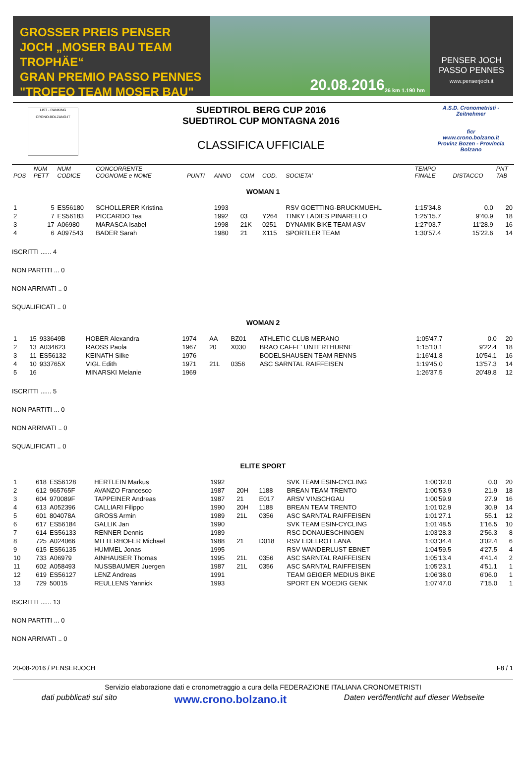GROSSER PREIS PENSER JOCH „MOSER BAU TEAM TROPHÄE“
GRAN PREMIO PASSO PENNES "TROFEO TEAM MOSER BAU"
20.08.2016 26 km 1.190 hm
PENSER JOCH PASSO PENNES
www.penserjoch.it
LIST - RANKING
CRONO.BOLZANO.IT
SUEDTIROL BERG CUP 2016
SUEDTIROL CUP MONTAGNA 2016
CLASSIFICA UFFICIALE
A.S.D. Cronometristi - Zeitnehmer
ficr
www.crono.bolzano.it
Provinz Bozen - Provincia Bolzano
| POS | NUM PETT | NUM CODICE | CONCORRENTE COGNOME e NOME | PUNTI | ANNO | COM | COD. | SOCIETA' | TEMPO FINALE | DISTACCO | PNT TAB |
| --- | --- | --- | --- | --- | --- | --- | --- | --- | --- | --- | --- |
| WOMAN 1 | | | | | | | | | | | |
| 1 | 5 | ES56180 | SCHOLLERER Kristina | | 1993 | | | RSV GOETTING-BRUCKMUEHL | 1:15'34.8 | 0.0 | 20 |
| 2 | 7 | ES56183 | PICCARDO Tea | | 1992 | 03 | Y264 | TINKY LADIES PINARELLO | 1:25'15.7 | 9'40.9 | 18 |
| 3 | 17 | A06980 | MARASCA Isabel | | 1998 | 21K | 0251 | DYNAMIK BIKE TEAM ASV | 1:27'03.7 | 11'28.9 | 16 |
| 4 | 6 | A097543 | BADER Sarah | | 1980 | 21 | X115 | SPORTLER TEAM | 1:30'57.4 | 15'22.6 | 14 |
ISCRITTI ...... 4
NON PARTITI ... 0
NON ARRIVATI .. 0
SQUALIFICATI .. 0
| WOMAN 2 | | | | | | | | | | | |
| 1 | 15 | 933649B | HOBER Alexandra | | 1974 | AA | BZ01 | ATHLETIC CLUB MERANO | 1:05'47.7 | 0.0 | 20 |
| 2 | 13 | A034623 | RAOSS Paola | | 1967 | 20 | X030 | BRAO CAFFE' UNTERTHURNE | 1:15'10.1 | 9'22.4 | 18 |
| 3 | 11 | ES56132 | KEINATH Silke | | 1976 | | | BODELSHAUSEN TEAM RENNS | 1:16'41.8 | 10'54.1 | 16 |
| 4 | 10 | 933765X | VIGL Edith | | 1971 | 21L | 0356 | ASC SARNTAL RAIFFEISEN | 1:19'45.0 | 13'57.3 | 14 |
| 5 | 16 | | MINARSKI Melanie | | 1969 | | | | 1:26'37.5 | 20'49.8 | 12 |
ISCRITTI ...... 5
NON PARTITI ... 0
NON ARRIVATI .. 0
SQUALIFICATI .. 0
| ELITE SPORT | | | | | | | | | | | |
| 1 | 618 | ES56128 | HERTLEIN Markus | | 1992 | | | SVK TEAM ESIN-CYCLING | 1:00'32.0 | 0.0 | 20 |
| 2 | 612 | 965765F | AVANZO Francesco | | 1987 | 20H | 1188 | BREAN TEAM TRENTO | 1:00'53.9 | 21.9 | 18 |
| 3 | 604 | 970089F | TAPPEINER Andreas | | 1987 | 21 | E017 | ARSV VINSCHGAU | 1:00'59.9 | 27.9 | 16 |
| 4 | 613 | A052396 | CALLIARI Filippo | | 1990 | 20H | 1188 | BREAN TEAM TRENTO | 1:01'02.9 | 30.9 | 14 |
| 5 | 601 | 804078A | GROSS Armin | | 1989 | 21L | 0356 | ASC SARNTAL RAIFFEISEN | 1:01'27.1 | 55.1 | 12 |
| 6 | 617 | ES56184 | GALLIK Jan | | 1990 | | | SVK TEAM ESIN-CYCLING | 1:01'48.5 | 1'16.5 | 10 |
| 7 | 614 | ES56133 | RENNER Dennis | | 1989 | | | RSC DONAUESCHINGEN | 1:03'28.3 | 2'56.3 | 8 |
| 8 | 725 | A024066 | MITTERHOFER Michael | | 1988 | 21 | D018 | RSV EDELROT LANA | 1:03'34.4 | 3'02.4 | 6 |
| 9 | 615 | ES56135 | HUMMEL Jonas | | 1995 | | | RSV WANDERLUST EBNET | 1:04'59.5 | 4'27.5 | 4 |
| 10 | 733 | A06979 | AINHAUSER Thomas | | 1995 | 21L | 0356 | ASC SARNTAL RAIFFEISEN | 1:05'13.4 | 4'41.4 | 2 |
| 11 | 602 | A058493 | NUSSBAUMER Juergen | | 1987 | 21L | 0356 | ASC SARNTAL RAIFFEISEN | 1:05'23.1 | 4'51.1 | 1 |
| 12 | 619 | ES56127 | LENZ Andreas | | 1991 | | | TEAM GEIGER MEDIUS BIKE | 1:06'38.0 | 6'06.0 | 1 |
| 13 | 729 | 50015 | REULLENS Yannick | | 1993 | | | SPORT EN MOEDIG GENK | 1:07'47.0 | 7'15.0 | 1 |
ISCRITTI ...... 13
NON PARTITI ... 0
NON ARRIVATI .. 0
20-08-2016 / PENSERJOCH F8 / 1
Servizio elaborazione dati e cronometraggio a cura della FEDERAZIONE ITALIANA CRONOMETRISTI
dati pubblicati sul sito www.crono.bolzano.it Daten veröffentlicht auf dieser Webseite